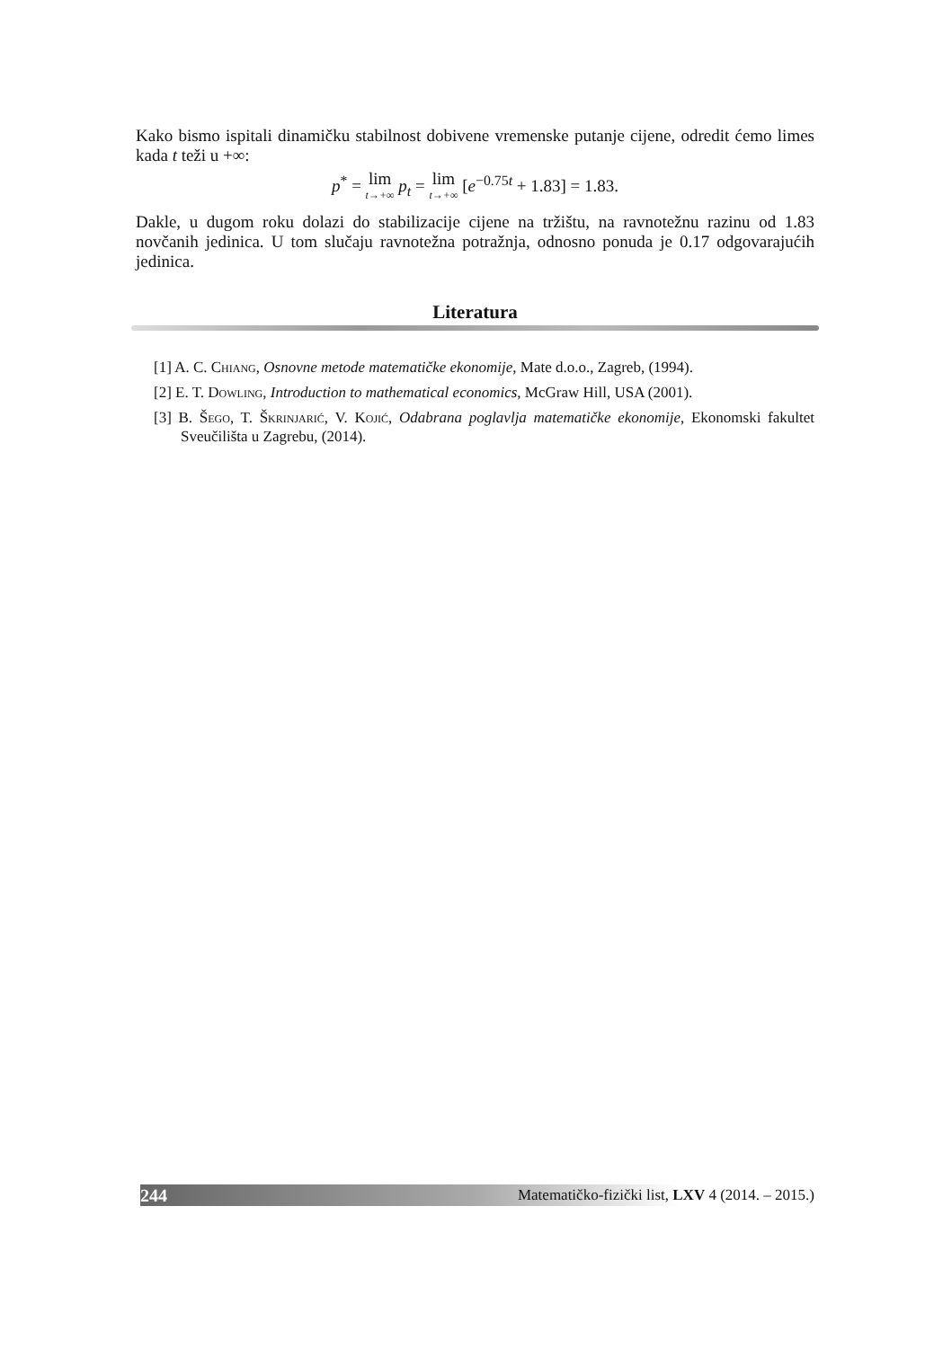Kako bismo ispitali dinamičku stabilnost dobivene vremenske putanje cijene, odredit ćemo limes kada t teži u +∞:
p<sup>*</sup> = lim t→+∞ p<sub>t</sub> = lim t→+∞ [e<sup>−0.75t</sup> + 1.83] = 1.83.
Dakle, u dugom roku dolazi do stabilizacije cijene na tržištu, na ravnotežnu razinu od 1.83 novčanih jedinica. U tom slučaju ravnotežna potražnja, odnosno ponuda je 0.17 odgovarajućih jedinica.
Literatura
[1] A. C. Chiang, Osnovne metode matematičke ekonomije, Mate d.o.o., Zagreb, (1994).
[2] E. T. Dowling, Introduction to mathematical economics, McGraw Hill, USA (2001).
[3] B. Šego, T. Škrinjarić, V. Kojić, Odabrana poglavlja matematičke ekonomije, Ekonomski fakultet Sveučilišta u Zagrebu, (2014).
244 Matematičko-fizički list, LXV 4 (2014. – 2015.)